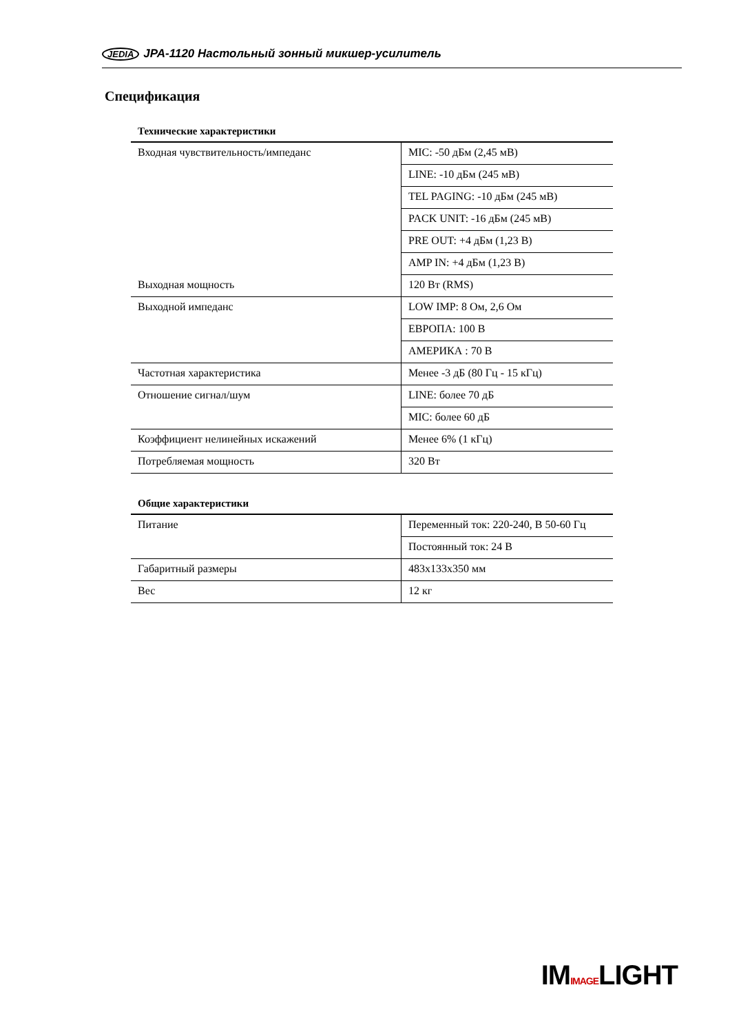JEDIA JPA-1120 Настольный зонный микшер-усилитель
Спецификация
Технические характеристики
| Входная чувствительность/импеданс | MIC: -50 дБм (2,45 мВ) |
| | LINE: -10 дБм (245 мВ) |
| | TEL PAGING: -10 дБм (245 мВ) |
| | PACK UNIT: -16 дБм (245 мВ) |
| | PRE OUT: +4 дБм (1,23 В) |
| | AMP IN: +4 дБм (1,23 В) |
| Выходная мощность | 120 Вт (RMS) |
| Выходной импеданс | LOW IMP: 8 Ом, 2,6 Ом |
| | ЕВРОПА: 100 В |
| | АМЕРИКА : 70 В |
| Частотная характеристика | Менее -3 дБ (80 Гц - 15 кГц) |
| Отношение сигнал/шум | LINE: более 70 дБ |
| | MIC: более 60 дБ |
| Коэффициент нелинейных искажений | Менее 6% (1 кГц) |
| Потребляемая мощность | 320 Вт |
Общие характеристики
| Питание | Переменный ток: 220-240, В 50-60 Гц |
| | Постоянный ток: 24 В |
| Габаритный размеры | 483x133x350 мм |
| Вес | 12 кг |
IMIMAGELIGHT